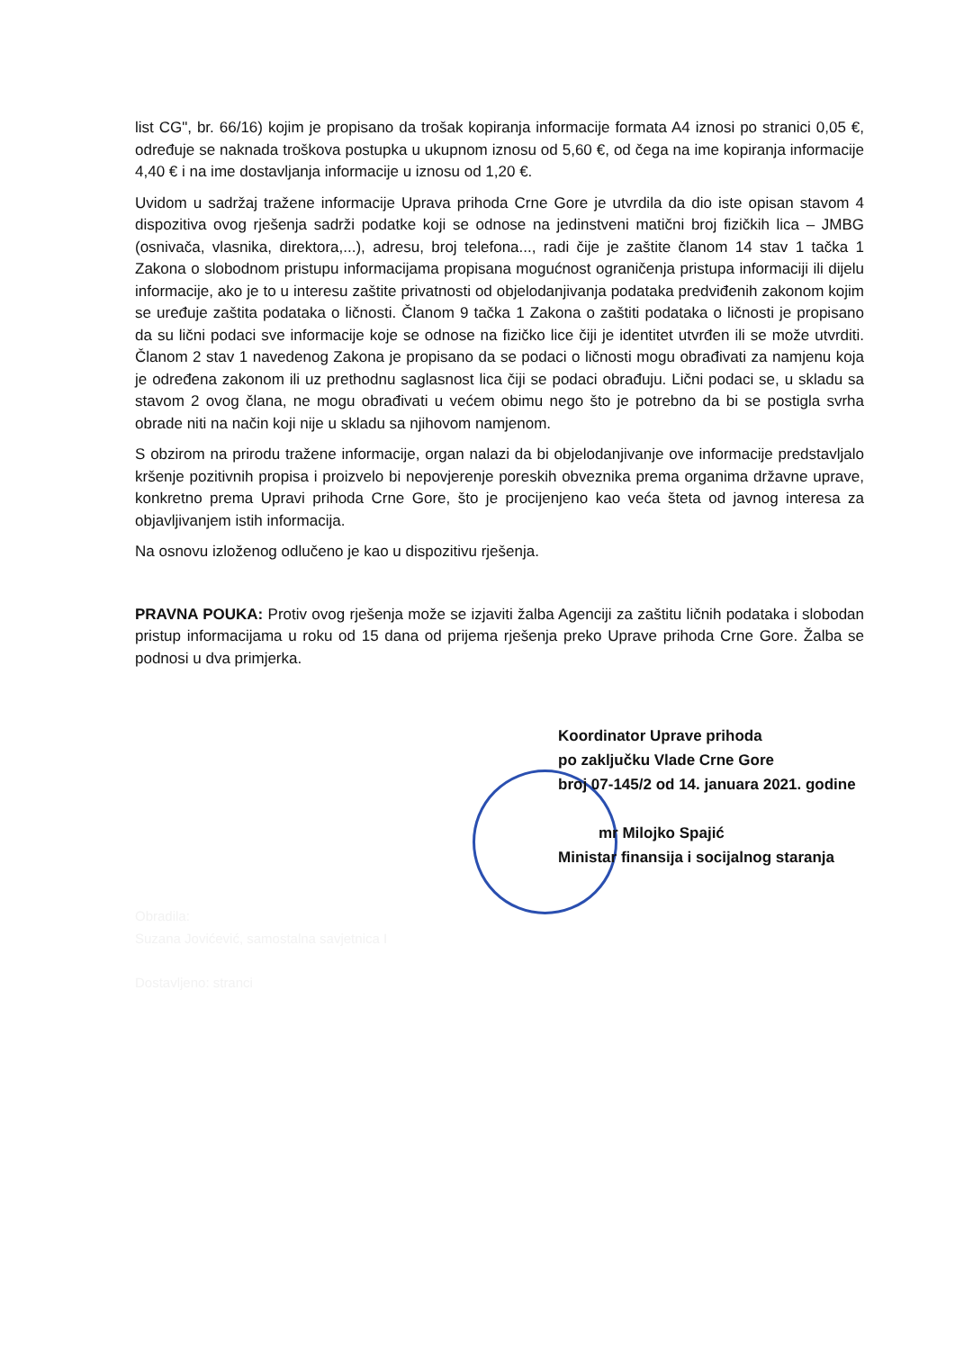list CG", br. 66/16) kojim je propisano da trošak kopiranja informacije formata A4 iznosi po stranici 0,05 €, određuje se naknada troškova postupka u ukupnom iznosu od 5,60 €, od čega na ime kopiranja informacije 4,40 € i na ime dostavljanja informacije u iznosu od 1,20 €.
Uvidom u sadržaj tražene informacije Uprava prihoda Crne Gore je utvrdila da dio iste opisan stavom 4 dispozitiva ovog rješenja sadrži podatke koji se odnose na jedinstveni matični broj fizičkih lica – JMBG (osnivača, vlasnika, direktora,...), adresu, broj telefona..., radi čije je zaštite članom 14 stav 1 tačka 1 Zakona o slobodnom pristupu informacijama propisana mogućnost ograničenja pristupa informaciji ili dijelu informacije, ako je to u interesu zaštite privatnosti od objelodanjivanja podataka predviđenih zakonom kojim se uređuje zaštita podataka o ličnosti. Članom 9 tačka 1 Zakona o zaštiti podataka o ličnosti je propisano da su lični podaci sve informacije koje se odnose na fizičko lice čiji je identitet utvrđen ili se može utvrditi. Članom 2 stav 1 navedenog Zakona je propisano da se podaci o ličnosti mogu obrađivati za namjenu koja je određena zakonom ili uz prethodnu saglasnost lica čiji se podaci obrađuju. Lični podaci se, u skladu sa stavom 2 ovog člana, ne mogu obrađivati u većem obimu nego što je potrebno da bi se postigla svrha obrade niti na način koji nije u skladu sa njihovom namjenom.
S obzirom na prirodu tražene informacije, organ nalazi da bi objelodanjivanje ove informacije predstavljalo kršenje pozitivnih propisa i proizvelo bi nepovjerenje poreskih obveznika prema organima državne uprave, konkretno prema Upravi prihoda Crne Gore, što je procijenjeno kao veća šteta od javnog interesa za objavljivanjem istih informacija.
Na osnovu izloženog odlučeno je kao u dispozitivu rješenja.
PRAVNA POUKA: Protiv ovog rješenja može se izjaviti žalba Agenciji za zaštitu ličnih podataka i slobodan pristup informacijama u roku od 15 dana od prijema rješenja preko Uprave prihoda Crne Gore. Žalba se podnosi u dva primjerka.
Koordinator Uprave prihoda
po zaključku Vlade Crne Gore
broj 07-145/2 od 14. januara 2021. godine
mr Milojko Spajić
Ministar finansija i socijalnog staranja
Obradila:
Suzana Jovićević, samostalna savjetnica I
Dostavljeno: stranci